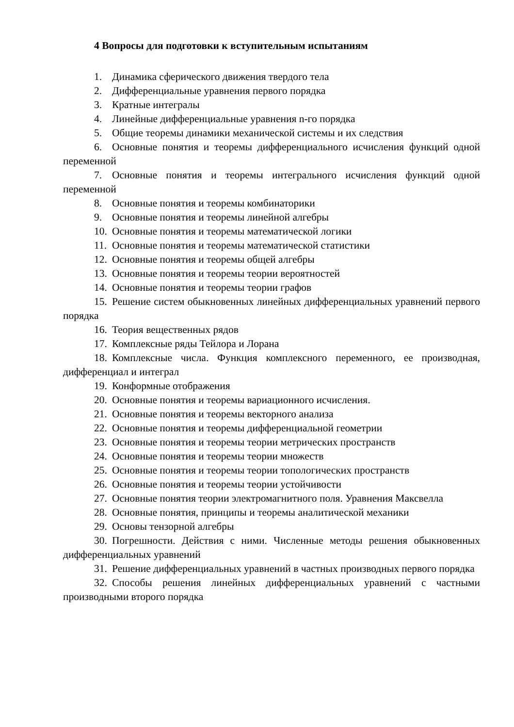4 Вопросы для подготовки к вступительным испытаниям
1. Динамика сферического движения твердого тела
2. Дифференциальные уравнения первого порядка
3. Кратные интегралы
4. Линейные дифференциальные уравнения n-го порядка
5. Общие теоремы динамики механической системы и их следствия
6. Основные понятия и теоремы дифференциального исчисления функций одной переменной
7. Основные понятия и теоремы интегрального исчисления функций одной переменной
8. Основные понятия и теоремы комбинаторики
9. Основные понятия и теоремы линейной алгебры
10. Основные понятия и теоремы математической логики
11. Основные понятия и теоремы математической статистики
12. Основные понятия и теоремы общей алгебры
13. Основные понятия и теоремы теории вероятностей
14. Основные понятия и теоремы теории графов
15. Решение систем обыкновенных линейных дифференциальных уравнений первого порядка
16. Теория вещественных рядов
17. Комплексные ряды Тейлора и Лорана
18. Комплексные числа. Функция комплексного переменного, ее производная, дифференциал и интеграл
19. Конформные отображения
20. Основные понятия и теоремы вариационного исчисления.
21. Основные понятия и теоремы векторного анализа
22. Основные понятия и теоремы дифференциальной геометрии
23. Основные понятия и теоремы теории метрических пространств
24. Основные понятия и теоремы теории множеств
25. Основные понятия и теоремы теории топологических пространств
26. Основные понятия и теоремы теории устойчивости
27. Основные понятия теории электромагнитного поля. Уравнения Максвелла
28. Основные понятия, принципы и теоремы аналитической механики
29. Основы тензорной алгебры
30. Погрешности. Действия с ними. Численные методы решения обыкновенных дифференциальных уравнений
31. Решение дифференциальных уравнений в частных производных первого порядка
32. Способы решения линейных дифференциальных уравнений с частными производными второго порядка